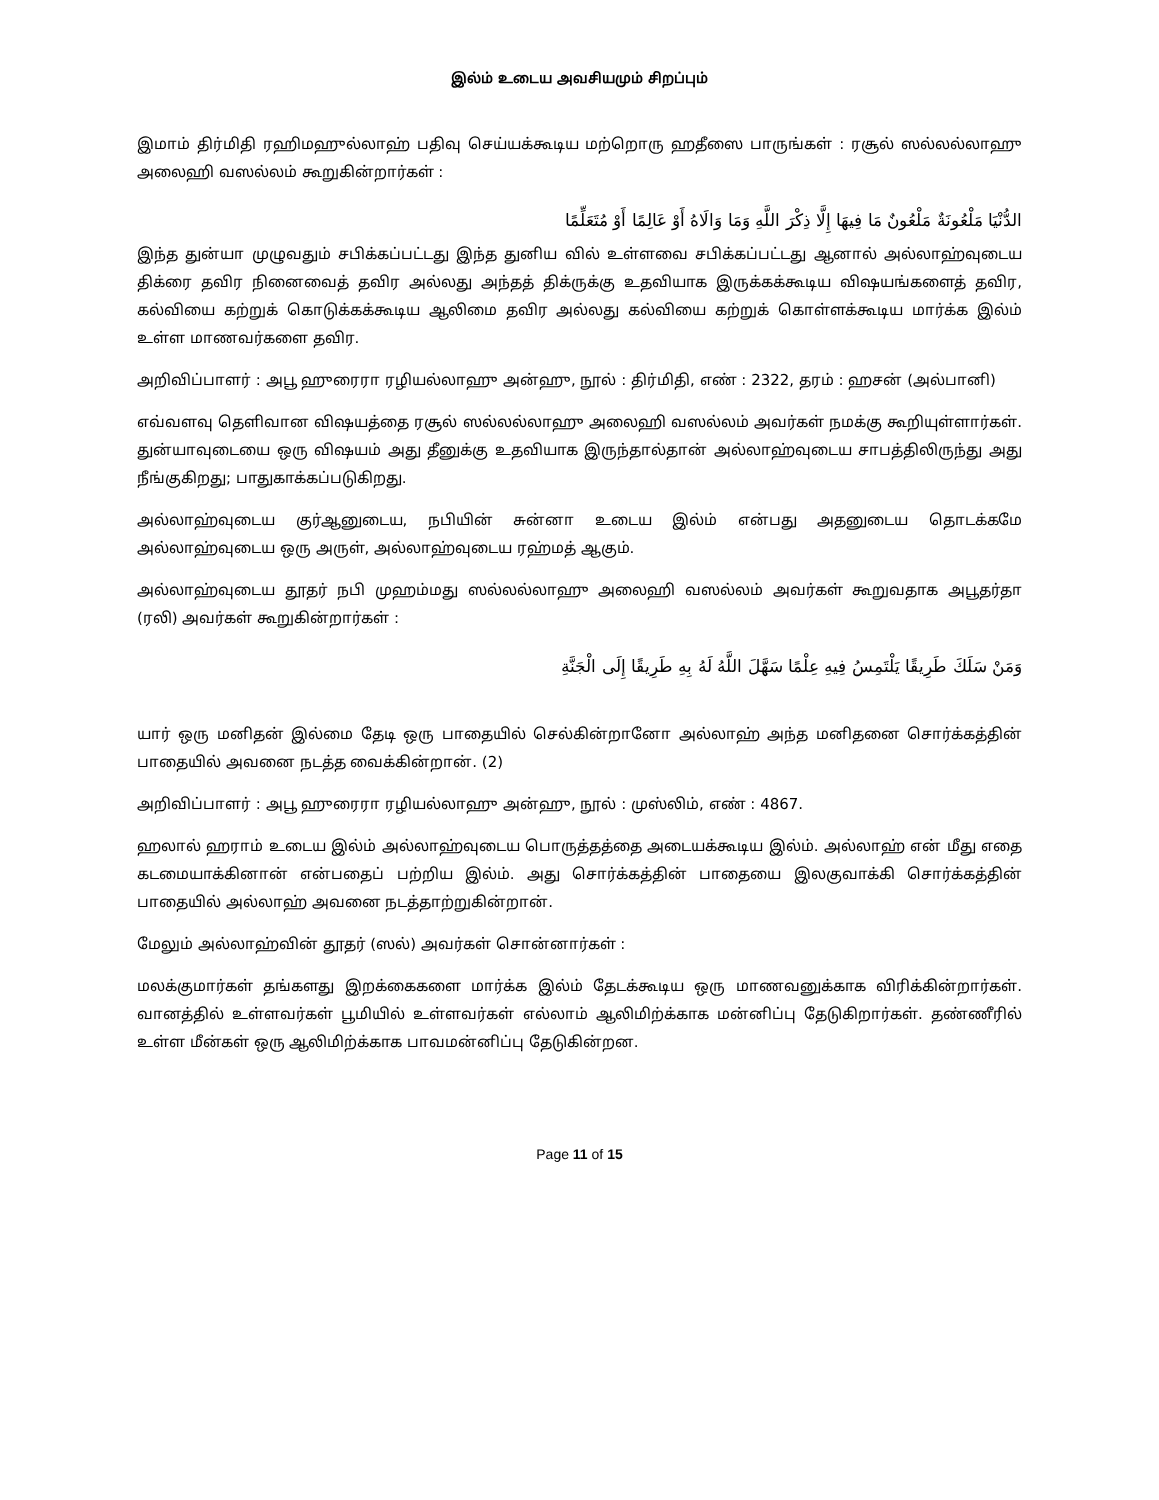இல்ம் உடைய அவசியமும் சிறப்பும்
இமாம் திர்மிதி ரஹிமஹுல்லாஹ் பதிவு செய்யக்கூடிய மற்றொரு ஹதீஸை பாருங்கள் : ரசூல் ஸல்லல்லாஹு அலைஹி வஸல்லம் கூறுகின்றார்கள் :
الدُّنْيَا مَلْعُونَةٌ مَلْعُونٌ مَا فِيهَا إِلَّا ذِكْرَ اللَّهِ وَمَا وَالَاهُ أَوْ عَالِمًا أَوْ مُتَعَلِّمًا
இந்த துன்யா முழுவதும் சபிக்கப்பட்டது இந்த துனிய வில் உள்ளவை சபிக்கப்பட்டது ஆனால் அல்லாஹ்வுடைய திக்ரை தவிர நினைவைத் தவிர அல்லது அந்தத் திக்ருக்கு உதவியாக இருக்கக்கூடிய விஷயங்களைத் தவிர, கல்வியை கற்றுக் கொடுக்கக்கூடிய ஆலிமை தவிர அல்லது கல்வியை கற்றுக் கொள்ளக்கூடிய மார்க்க இல்ம் உள்ள மாணவர்களை தவிர.
அறிவிப்பாளர் : அபூ ஹுரைரா ரழியல்லாஹு அன்ஹு, நூல் : திர்மிதி, எண் : 2322, தரம் : ஹசன் (அல்பானி)
எவ்வளவு தெளிவான விஷயத்தை ரசூல் ஸல்லல்லாஹு அலைஹி வஸல்லம் அவர்கள் நமக்கு கூறியுள்ளார்கள். துன்யாவுடையை ஒரு விஷயம் அது தீனுக்கு உதவியாக இருந்தால்தான் அல்லாஹ்வுடைய சாபத்திலிருந்து அது நீங்குகிறது; பாதுகாக்கப்படுகிறது.
அல்லாஹ்வுடைய குர்ஆனுடைய, நபியின் சுன்னா உடைய இல்ம் என்பது அதனுடைய தொடக்கமே அல்லாஹ்வுடைய ஒரு அருள், அல்லாஹ்வுடைய ரஹ்மத் ஆகும்.
அல்லாஹ்வுடைய தூதர் நபி முஹம்மது ஸல்லல்லாஹு அலைஹி வஸல்லம் அவர்கள் கூறுவதாக அபூதர்தா (ரலி) அவர்கள் கூறுகின்றார்கள் :
وَمَنْ سَلَكَ طَرِيقًا يَلْتَمِسُ فِيهِ عِلْمًا سَهَّلَ اللَّهُ لَهُ بِهِ طَرِيقًا إِلَى الْجَنَّةِ
யார் ஒரு மனிதன் இல்மை தேடி ஒரு பாதையில் செல்கின்றானோ அல்லாஹ் அந்த மனிதனை சொர்க்கத்தின் பாதையில் அவனை நடத்த வைக்கின்றான். (2)
அறிவிப்பாளர் : அபூ ஹுரைரா ரழியல்லாஹு அன்ஹு, நூல் : முஸ்லிம், எண் : 4867.
ஹலால் ஹராம் உடைய இல்ம் அல்லாஹ்வுடைய பொருத்தத்தை அடையக்கூடிய இல்ம். அல்லாஹ் என் மீது எதை கடமையாக்கினான் என்பதைப் பற்றிய இல்ம். அது சொர்க்கத்தின் பாதையை இலகுவாக்கி சொர்க்கத்தின் பாதையில் அல்லாஹ் அவனை நடத்தாற்றுகின்றான்.
மேலும் அல்லாஹ்வின் தூதர் (ஸல்) அவர்கள் சொன்னார்கள் :
மலக்குமார்கள் தங்களது இறக்கைகளை மார்க்க இல்ம் தேடக்கூடிய ஒரு மாணவனுக்காக விரிக்கின்றார்கள். வானத்தில் உள்ளவர்கள் பூமியில் உள்ளவர்கள் எல்லாம் ஆலிமிற்க்காக மன்னிப்பு தேடுகிறார்கள். தண்ணீரில் உள்ள மீன்கள் ஒரு ஆலிமிற்க்காக பாவமன்னிப்பு தேடுகின்றன.
Page 11 of 15